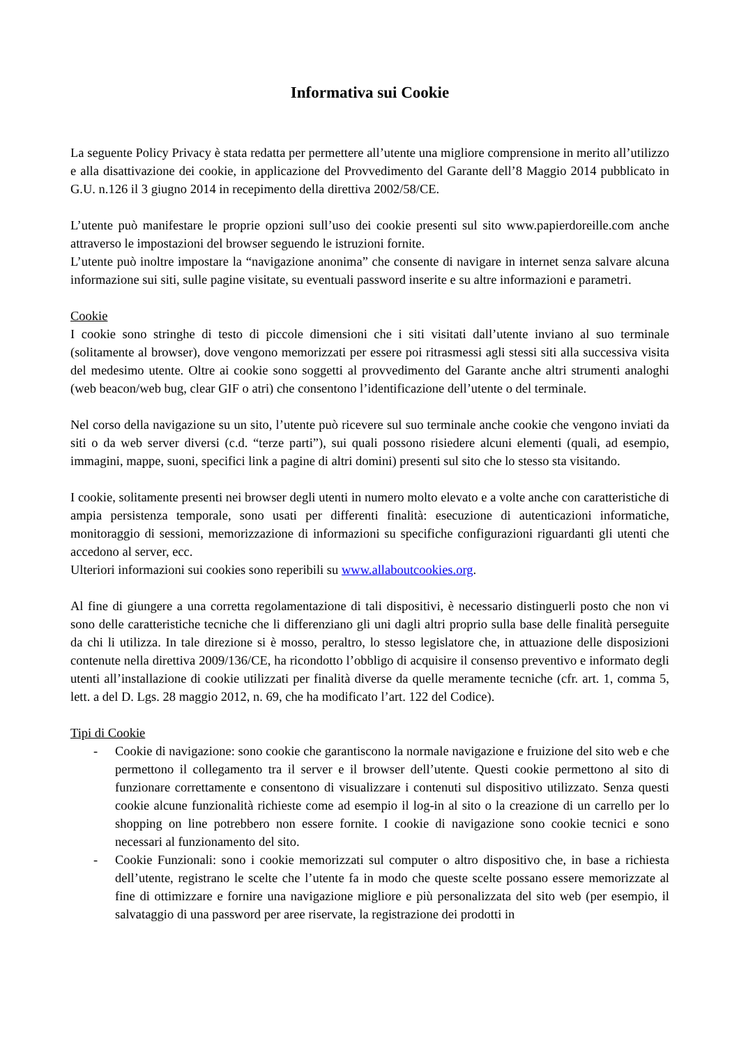Informativa sui Cookie
La seguente Policy Privacy è stata redatta per permettere all’utente una migliore comprensione in merito all’utilizzo e alla disattivazione dei cookie, in applicazione del Provvedimento del Garante dell’8 Maggio 2014 pubblicato in G.U. n.126 il 3 giugno 2014 in recepimento della direttiva 2002/58/CE.
L’utente può manifestare le proprie opzioni sull’uso dei cookie presenti sul sito www.papierdoreille.com anche attraverso le impostazioni del browser seguendo le istruzioni fornite.
L’utente può inoltre impostare la “navigazione anonima” che consente di navigare in internet senza salvare alcuna informazione sui siti, sulle pagine visitate, su eventuali password inserite e su altre informazioni e parametri.
Cookie
I cookie sono stringhe di testo di piccole dimensioni che i siti visitati dall’utente inviano al suo terminale (solitamente al browser), dove vengono memorizzati per essere poi ritrasmessi agli stessi siti alla successiva visita del medesimo utente. Oltre ai cookie sono soggetti al provvedimento del Garante anche altri strumenti analoghi (web beacon/web bug, clear GIF o atri) che consentono l’identificazione dell’utente o del terminale.
Nel corso della navigazione su un sito, l’utente può ricevere sul suo terminale anche cookie che vengono inviati da siti o da web server diversi (c.d. “terze parti”), sui quali possono risiedere alcuni elementi (quali, ad esempio, immagini, mappe, suoni, specifici link a pagine di altri domini) presenti sul sito che lo stesso sta visitando.
I cookie, solitamente presenti nei browser degli utenti in numero molto elevato e a volte anche con caratteristiche di ampia persistenza temporale, sono usati per differenti finalità: esecuzione di autenticazioni informatiche, monitoraggio di sessioni, memorizzazione di informazioni su specifiche configurazioni riguardanti gli utenti che accedono al server, ecc.
Ulteriori informazioni sui cookies sono reperibili su www.allaboutcookies.org.
Al fine di giungere a una corretta regolamentazione di tali dispositivi, è necessario distinguerli posto che non vi sono delle caratteristiche tecniche che li differenziano gli uni dagli altri proprio sulla base delle finalità perseguite da chi li utilizza. In tale direzione si è mosso, peraltro, lo stesso legislatore che, in attuazione delle disposizioni contenute nella direttiva 2009/136/CE, ha ricondotto l’obbligo di acquisire il consenso preventivo e informato degli utenti all’installazione di cookie utilizzati per finalità diverse da quelle meramente tecniche (cfr. art. 1, comma 5, lett. a del D. Lgs. 28 maggio 2012, n. 69, che ha modificato l’art. 122 del Codice).
Tipi di Cookie
- Cookie di navigazione: sono cookie che garantiscono la normale navigazione e fruizione del sito web e che permettono il collegamento tra il server e il browser dell’utente. Questi cookie permettono al sito di funzionare correttamente e consentono di visualizzare i contenuti sul dispositivo utilizzato. Senza questi cookie alcune funzionalità richieste come ad esempio il log-in al sito o la creazione di un carrello per lo shopping on line potrebbero non essere fornite. I cookie di navigazione sono cookie tecnici e sono necessari al funzionamento del sito.
- Cookie Funzionali: sono i cookie memorizzati sul computer o altro dispositivo che, in base a richiesta dell’utente, registrano le scelte che l’utente fa in modo che queste scelte possano essere memorizzate al fine di ottimizzare e fornire una navigazione migliore e più personalizzata del sito web (per esempio, il salvataggio di una password per aree riservate, la registrazione dei prodotti in